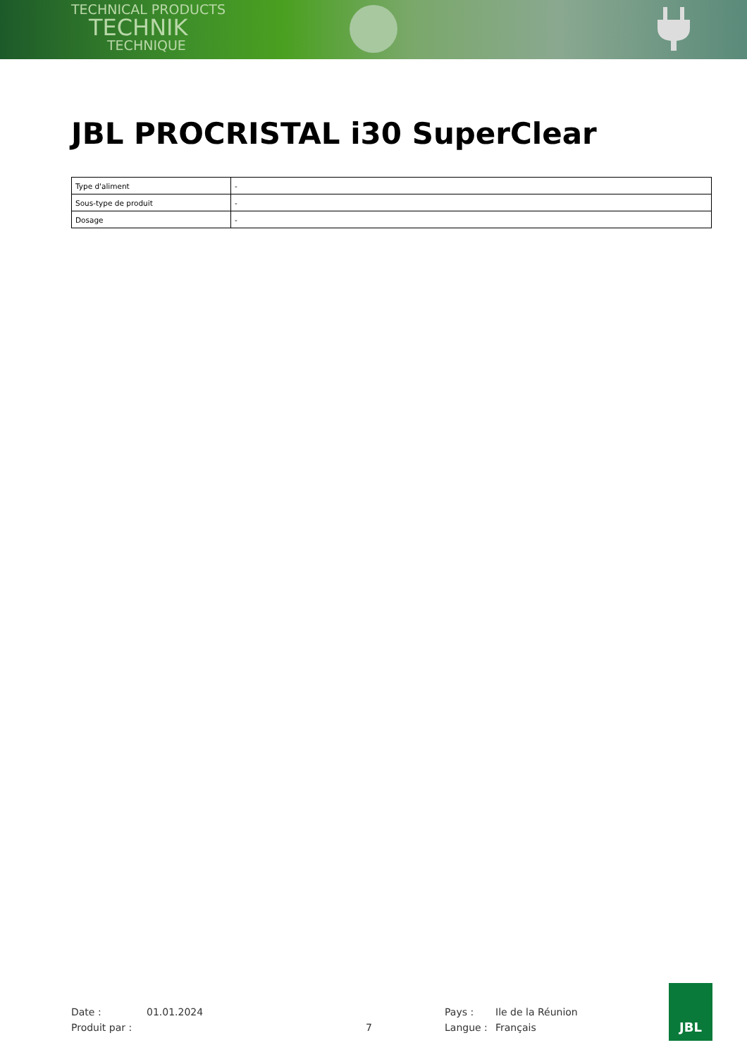TECHNICAL PRODUCTS
TECHNIK
TECHNIQUE
JBL PROCRISTAL i30 SuperClear
| Type d'aliment | - |
| Sous-type de produit | - |
| Dosage | - |
Date :
01.01.2024
Pays :
Ile de la Réunion
Produit par :
7
Langue :
Français
JBL